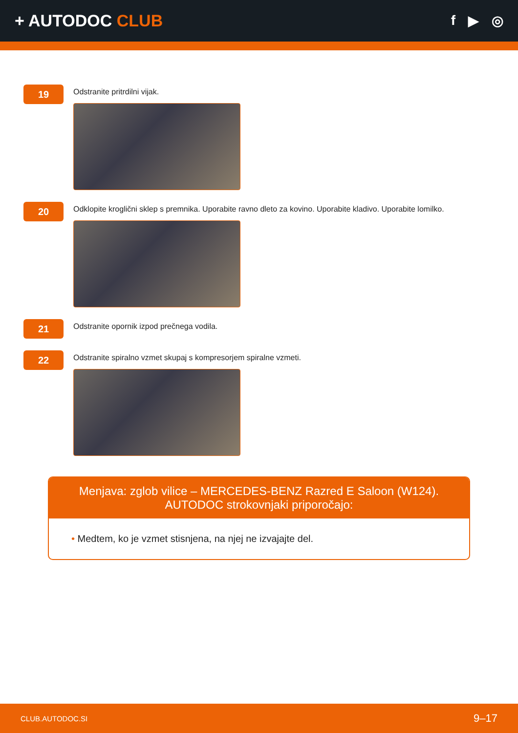+ AUTODOC CLUB
f ▶ ◎
19
Odstranite pritrdilni vijak.
20
Odklopite kroglični sklep s premnika. Uporabite ravno dleto za kovino. Uporabite kladivo. Uporabite lomilko.
21
Odstranite opornik izpod prečnega vodila.
22
Odstranite spiralno vzmet skupaj s kompresorjem spiralne vzmeti.
Menjava: zglob vilice – MERCEDES-BENZ Razred E Saloon (W124). AUTODOC strokovnjaki priporočajo:
• Medtem, ko je vzmet stisnjena, na njej ne izvajajte del.
CLUB.AUTODOC.SI 9–17